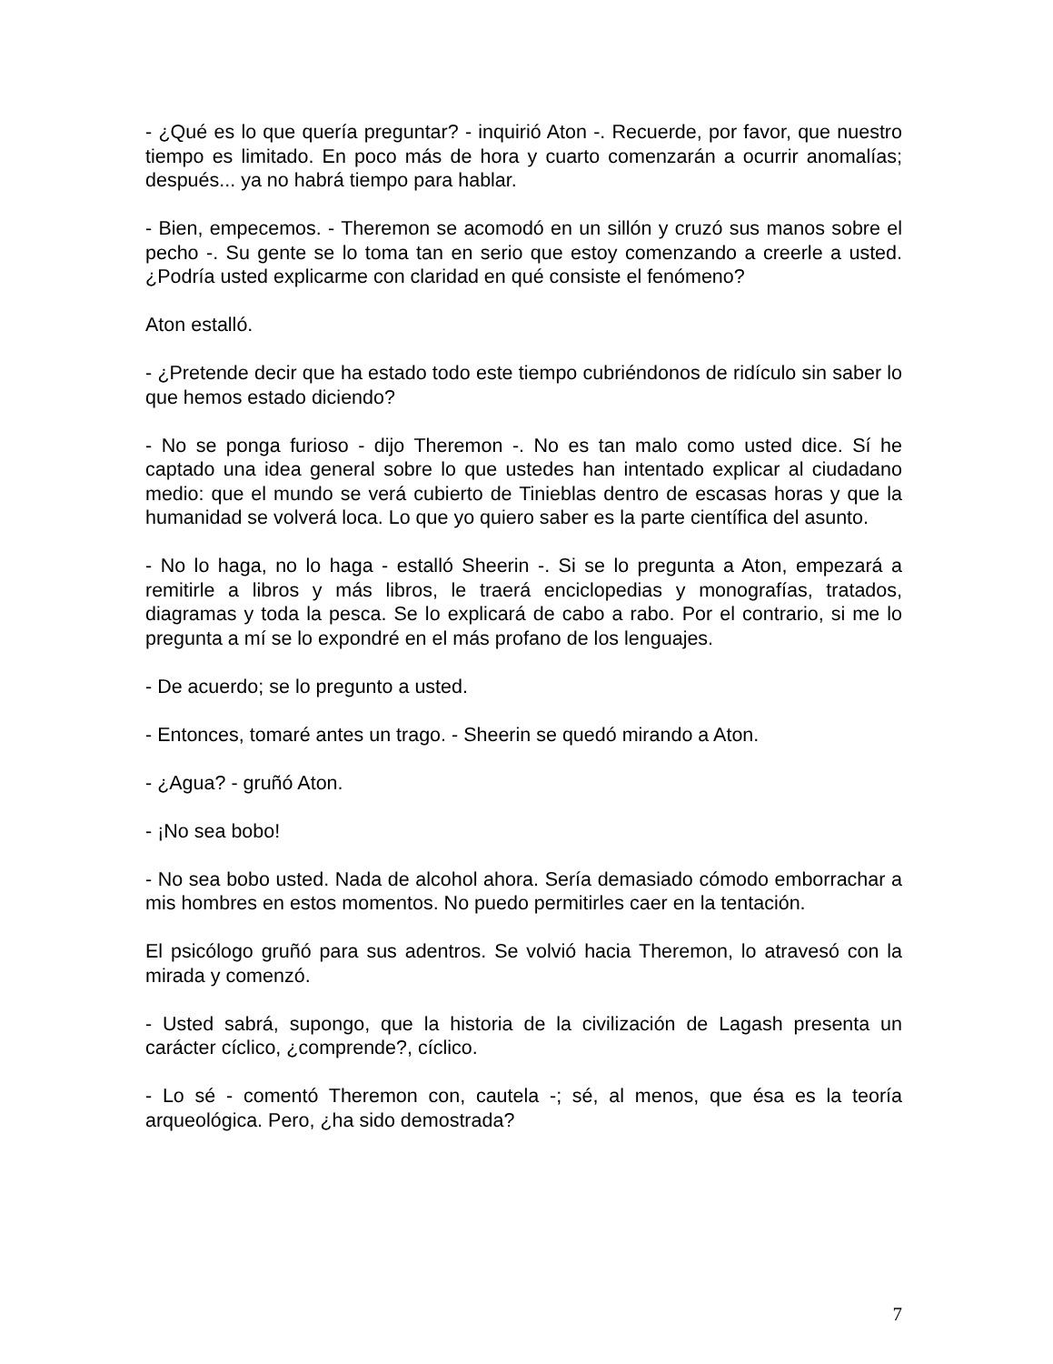- ¿Qué es lo que quería preguntar? - inquirió Aton -. Recuerde, por favor, que nuestro tiempo es limitado. En poco más de hora y cuarto comenzarán a ocurrir anomalías; después... ya no habrá tiempo para hablar.
- Bien, empecemos. - Theremon se acomodó en un sillón y cruzó sus manos sobre el pecho -. Su gente se lo toma tan en serio que estoy comenzando a creerle a usted. ¿Podría usted explicarme con claridad en qué consiste el fenómeno?
Aton estalló.
- ¿Pretende decir que ha estado todo este tiempo cubriéndonos de ridículo sin saber lo que hemos estado diciendo?
- No se ponga furioso - dijo Theremon -. No es tan malo como usted dice. Sí he captado una idea general sobre lo que ustedes han intentado explicar al ciudadano medio: que el mundo se verá cubierto de Tinieblas dentro de escasas horas y que la humanidad se volverá loca. Lo que yo quiero saber es la parte científica del asunto.
- No lo haga, no lo haga - estalló Sheerin -. Si se lo pregunta a Aton, empezará a remitirle a libros y más libros, le traerá enciclopedias y monografías, tratados, diagramas y toda la pesca. Se lo explicará de cabo a rabo. Por el contrario, si me lo pregunta a mí se lo expondré en el más profano de los lenguajes.
- De acuerdo; se lo pregunto a usted.
- Entonces, tomaré antes un trago. - Sheerin se quedó mirando a Aton.
- ¿Agua? - gruñó Aton.
- ¡No sea bobo!
- No sea bobo usted. Nada de alcohol ahora. Sería demasiado cómodo emborrachar a mis hombres en estos momentos. No puedo permitirles caer en la tentación.
El psicólogo gruñó para sus adentros. Se volvió hacia Theremon, lo atravesó con la mirada y comenzó.
- Usted sabrá, supongo, que la historia de la civilización de Lagash presenta un carácter cíclico, ¿comprende?, cíclico.
- Lo sé - comentó Theremon con, cautela -; sé, al menos, que ésa es la teoría arqueológica. Pero, ¿ha sido demostrada?
7